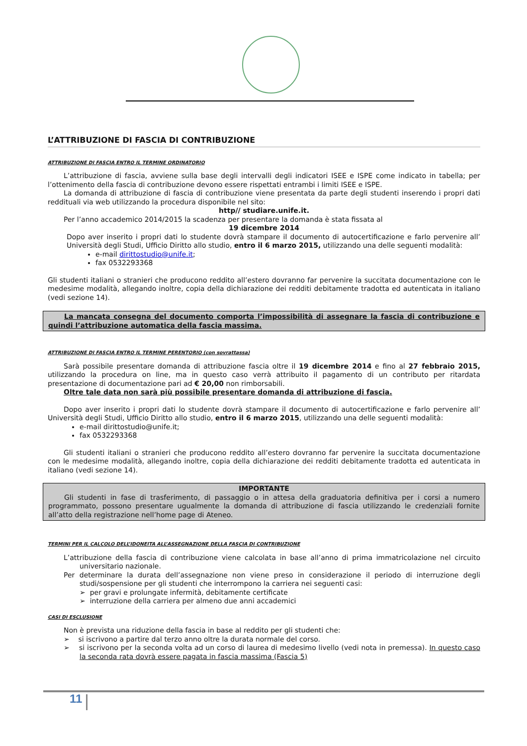L’ATTRIBUZIONE DI FASCIA DI CONTRIBUZIONE
ATTRIBUZIONE DI FASCIA ENTRO IL TERMINE ORDINATORIO
L’attribuzione di fascia, avviene sulla base degli intervalli degli indicatori ISEE e ISPE come indicato in tabella; per l’ottenimento della fascia di contribuzione devono essere rispettati entrambi i limiti ISEE e ISPE.
La domanda di attribuzione di fascia di contribuzione viene presentata da parte degli studenti inserendo i propri dati reddituali via web utilizzando la procedura disponibile nel sito:
http// studiare.unife.it.
Per l’anno accademico 2014/2015 la scadenza per presentare la domanda è stata fissata al
19 dicembre 2014
Dopo aver inserito i propri dati lo studente dovrà stampare il documento di autocertificazione e farlo pervenire all’ Università degli Studi, Ufficio Diritto allo studio, entro il 6 marzo 2015, utilizzando una delle seguenti modalità:
e-mail dirittostudio@unife.it;
fax 0532293368
Gli studenti italiani o stranieri che producono reddito all’estero dovranno far pervenire la succitata documentazione con le medesime modalità, allegando inoltre, copia della dichiarazione dei redditi debitamente tradotta ed autenticata in italiano (vedi sezione 14).
La mancata consegna del documento comporta l’impossibilità di assegnare la fascia di contribuzione e quindi l’attribuzione automatica della fascia massima.
ATTRIBUZIONE DI FASCIA ENTRO IL TERMINE PERENTORIO (con sovrattassa)
Sarà possibile presentare domanda di attribuzione fascia oltre il 19 dicembre 2014 e fino al 27 febbraio 2015, utilizzando la procedura on line, ma in questo caso verrà attribuito il pagamento di un contributo per ritardata presentazione di documentazione pari ad € 20,00 non rimborsabili.
Oltre tale data non sarà più possibile presentare domanda di attribuzione di fascia.
Dopo aver inserito i propri dati lo studente dovrà stampare il documento di autocertificazione e farlo pervenire all’ Università degli Studi, Ufficio Diritto allo studio, entro il 6 marzo 2015, utilizzando una delle seguenti modalità:
e-mail dirittostudio@unife.it;
fax 0532293368
Gli studenti italiani o stranieri che producono reddito all’estero dovranno far pervenire la succitata documentazione con le medesime modalità, allegando inoltre, copia della dichiarazione dei redditi debitamente tradotta ed autenticata in italiano (vedi sezione 14).
IMPORTANTE
Gli studenti in fase di trasferimento, di passaggio o in attesa della graduatoria definitiva per i corsi a numero programmato, possono presentare ugualmente la domanda di attribuzione di fascia utilizzando le credenziali fornite all’atto della registrazione nell’home page di Ateneo.
TERMINI PER IL CALCOLO DELL’IDONEITA ALL’ASSEGNAZIONE DELLA FASCIA DI CONTRIBUZIONE
L’attribuzione della fascia di contribuzione viene calcolata in base all’anno di prima immatricolazione nel circuito universitario nazionale.
Per determinare la durata dell’assegnazione non viene preso in considerazione il periodo di interruzione degli studi/sospensione per gli studenti che interrompono la carriera nei seguenti casi:
➢ per gravi e prolungate infermità, debitamente certificate
➢ interruzione della carriera per almeno due anni accademici
CASI DI ESCLUSIONE
Non è prevista una riduzione della fascia in base al reddito per gli studenti che:
➢ si iscrivono a partire dal terzo anno oltre la durata normale del corso.
➢ si iscrivono per la seconda volta ad un corso di laurea di medesimo livello (vedi nota in premessa). In questo caso la seconda rata dovrà essere pagata in fascia massima (Fascia 5)
11